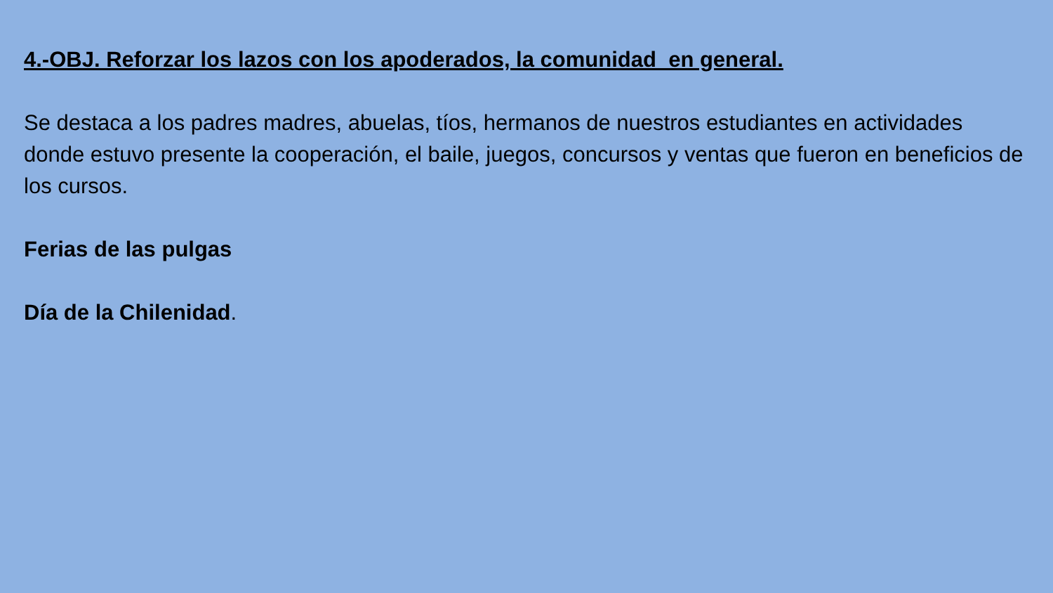4.-OBJ. Reforzar los lazos con los apoderados, la comunidad en general.
Se destaca a los padres madres, abuelas, tíos, hermanos de nuestros estudiantes en actividades donde estuvo presente la cooperación, el baile, juegos, concursos y ventas que fueron en beneficios de los cursos.
Ferias de las pulgas
Día de la Chilenidad.